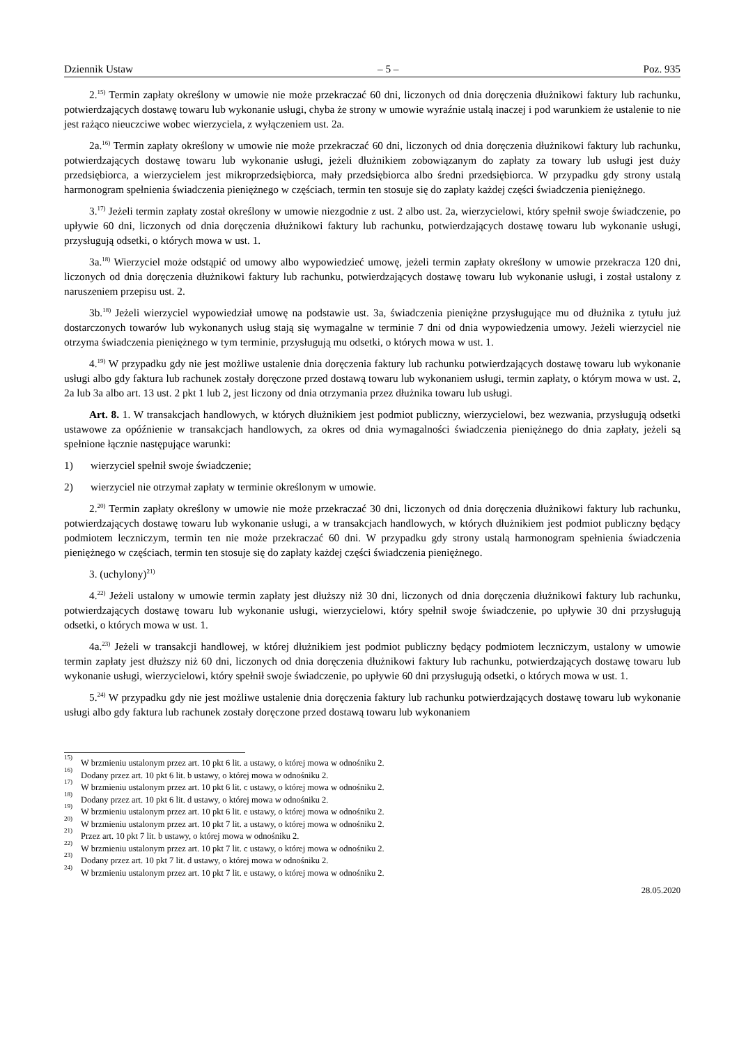Dziennik Ustaw – 5 – Poz. 935
2.<sup>15)</sup> Termin zapłaty określony w umowie nie może przekraczać 60 dni, liczonych od dnia doręczenia dłużnikowi faktury lub rachunku, potwierdzających dostawę towaru lub wykonanie usługi, chyba że strony w umowie wyraźnie ustalą inaczej i pod warunkiem że ustalenie to nie jest rażąco nieuczciwe wobec wierzyciela, z wyłączeniem ust. 2a.
2a.<sup>16)</sup> Termin zapłaty określony w umowie nie może przekraczać 60 dni, liczonych od dnia doręczenia dłużnikowi faktury lub rachunku, potwierdzających dostawę towaru lub wykonanie usługi, jeżeli dłużnikiem zobowiązanym do zapłaty za towary lub usługi jest duży przedsiębiorca, a wierzycielem jest mikroprzedsiębiorca, mały przedsiębiorca albo średni przedsiębiorca. W przypadku gdy strony ustalą harmonogram spełnienia świadczenia pieniężnego w częściach, termin ten stosuje się do zapłaty każdej części świadczenia pieniężnego.
3.<sup>17)</sup> Jeżeli termin zapłaty został określony w umowie niezgodnie z ust. 2 albo ust. 2a, wierzycielowi, który spełnił swoje świadczenie, po upływie 60 dni, liczonych od dnia doręczenia dłużnikowi faktury lub rachunku, potwierdzających dostawę towaru lub wykonanie usługi, przysługują odsetki, o których mowa w ust. 1.
3a.<sup>18)</sup> Wierzyciel może odstąpić od umowy albo wypowiedzieć umowę, jeżeli termin zapłaty określony w umowie przekracza 120 dni, liczonych od dnia doręczenia dłużnikowi faktury lub rachunku, potwierdzających dostawę towaru lub wykonanie usługi, i został ustalony z naruszeniem przepisu ust. 2.
3b.<sup>18)</sup> Jeżeli wierzyciel wypowiedział umowę na podstawie ust. 3a, świadczenia pieniężne przysługujące mu od dłużnika z tytułu już dostarczonych towarów lub wykonanych usług stają się wymagalne w terminie 7 dni od dnia wypowiedzenia umowy. Jeżeli wierzyciel nie otrzyma świadczenia pieniężnego w tym terminie, przysługują mu odsetki, o których mowa w ust. 1.
4.<sup>19)</sup> W przypadku gdy nie jest możliwe ustalenie dnia doręczenia faktury lub rachunku potwierdzających dostawę towaru lub wykonanie usługi albo gdy faktura lub rachunek zostały doręczone przed dostawą towaru lub wykonaniem usługi, termin zapłaty, o którym mowa w ust. 2, 2a lub 3a albo art. 13 ust. 2 pkt 1 lub 2, jest liczony od dnia otrzymania przez dłużnika towaru lub usługi.
Art. 8. 1. W transakcjach handlowych, w których dłużnikiem jest podmiot publiczny, wierzycielowi, bez wezwania, przysługują odsetki ustawowe za opóźnienie w transakcjach handlowych, za okres od dnia wymagalności świadczenia pieniężnego do dnia zapłaty, jeżeli są spełnione łącznie następujące warunki:
1) wierzyciel spełnił swoje świadczenie;
2) wierzyciel nie otrzymał zapłaty w terminie określonym w umowie.
2.<sup>20)</sup> Termin zapłaty określony w umowie nie może przekraczać 30 dni, liczonych od dnia doręczenia dłużnikowi faktury lub rachunku, potwierdzających dostawę towaru lub wykonanie usługi, a w transakcjach handlowych, w których dłużnikiem jest podmiot publiczny będący podmiotem leczniczym, termin ten nie może przekraczać 60 dni. W przypadku gdy strony ustalą harmonogram spełnienia świadczenia pieniężnego w częściach, termin ten stosuje się do zapłaty każdej części świadczenia pieniężnego.
3. (uchylony)<sup>21)</sup>
4.<sup>22)</sup> Jeżeli ustalony w umowie termin zapłaty jest dłuższy niż 30 dni, liczonych od dnia doręczenia dłużnikowi faktury lub rachunku, potwierdzających dostawę towaru lub wykonanie usługi, wierzycielowi, który spełnił swoje świadczenie, po upływie 30 dni przysługują odsetki, o których mowa w ust. 1.
4a.<sup>23)</sup> Jeżeli w transakcji handlowej, w której dłużnikiem jest podmiot publiczny będący podmiotem leczniczym, ustalony w umowie termin zapłaty jest dłuższy niż 60 dni, liczonych od dnia doręczenia dłużnikowi faktury lub rachunku, potwierdzających dostawę towaru lub wykonanie usługi, wierzycielowi, który spełnił swoje świadczenie, po upływie 60 dni przysługują odsetki, o których mowa w ust. 1.
5.<sup>24)</sup> W przypadku gdy nie jest możliwe ustalenie dnia doręczenia faktury lub rachunku potwierdzających dostawę towaru lub wykonanie usługi albo gdy faktura lub rachunek zostały doręczone przed dostawą towaru lub wykonaniem
<sup>15)</sup> W brzmieniu ustalonym przez art. 10 pkt 6 lit. a ustawy, o której mowa w odnośniku 2.
<sup>16)</sup> Dodany przez art. 10 pkt 6 lit. b ustawy, o której mowa w odnośniku 2.
<sup>17)</sup> W brzmieniu ustalonym przez art. 10 pkt 6 lit. c ustawy, o której mowa w odnośniku 2.
<sup>18)</sup> Dodany przez art. 10 pkt 6 lit. d ustawy, o której mowa w odnośniku 2.
<sup>19)</sup> W brzmieniu ustalonym przez art. 10 pkt 6 lit. e ustawy, o której mowa w odnośniku 2.
<sup>20)</sup> W brzmieniu ustalonym przez art. 10 pkt 7 lit. a ustawy, o której mowa w odnośniku 2.
<sup>21)</sup> Przez art. 10 pkt 7 lit. b ustawy, o której mowa w odnośniku 2.
<sup>22)</sup> W brzmieniu ustalonym przez art. 10 pkt 7 lit. c ustawy, o której mowa w odnośniku 2.
<sup>23)</sup> Dodany przez art. 10 pkt 7 lit. d ustawy, o której mowa w odnośniku 2.
<sup>24)</sup> W brzmieniu ustalonym przez art. 10 pkt 7 lit. e ustawy, o której mowa w odnośniku 2.
28.05.2020